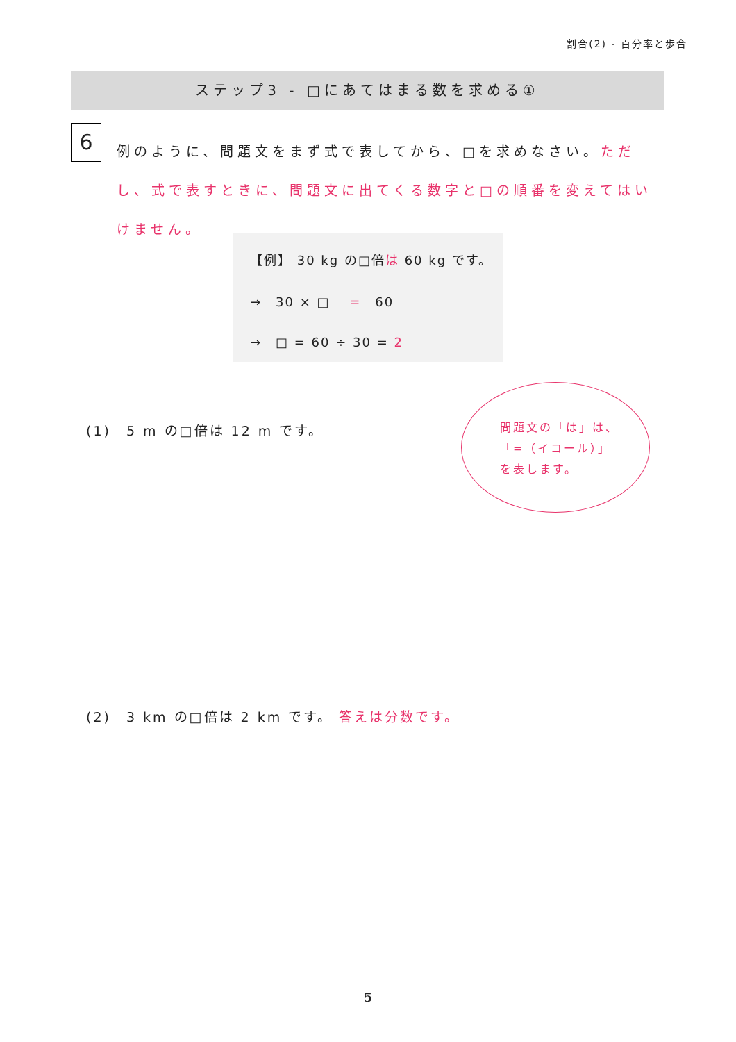割合(2) - 百分率と歩合
ステップ3 - □にあてはまる数を求める①
6
例のように、問題文をまず式で表してから、□を求めなさい。ただし、式で表すときに、問題文に出てくる数字と□の順番を変えてはいけません。
【例】 30 kg の□倍は 60 kg です。
→　30 × □　 =　60
→　□ = 60 ÷ 30 = 2
(1)　5 m の□倍は 12 m です。
問題文の「は」は、
「=（イコール）」
を表します。
(2)　3 km の□倍は 2 km です。 答えは分数です。
5